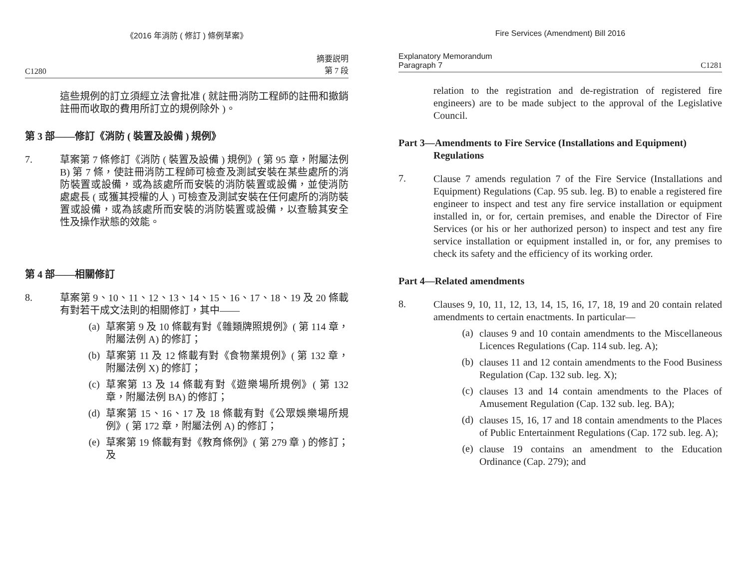《2016 年消防 ( 修訂 ) 條例草案》
C1280 摘要説明
第 7 段
這些規例的訂立須經立法會批准 ( 就註冊消防工程師的註冊和撤銷註冊而收取的費用所訂立的規例除外 )。
第 3 部——修訂《消防 ( 裝置及設備 ) 規例》
7.
草案第 7 條修訂《消防 ( 裝置及設備 ) 規例》( 第 95 章，附屬法例 B) 第 7 條，使註冊消防工程師可檢查及測試安裝在某些處所的消防裝置或設備，或為該處所而安裝的消防裝置或設備，並使消防處處長 ( 或獲其授權的人 ) 可檢查及測試安裝在任何處所的消防裝置或設備，或為該處所而安裝的消防裝置或設備，以查驗其安全性及操作狀態的效能。
第 4 部——相關修訂
8.
草案第 9、10、11、12、13、14、15、16、17、18、19 及 20 條載有對若干成文法則的相關修訂，其中——
(a)
草案第 9 及 10 條載有對《雜類牌照規例》( 第 114 章，附屬法例 A) 的修訂；
(b)
草案第 11 及 12 條載有對《食物業規例》( 第 132 章，附屬法例 X) 的修訂；
(c)
草案第 13 及 14 條載有對《遊樂場所規例》( 第 132 章，附屬法例 BA) 的修訂；
(d)
草案第 15、16、17 及 18 條載有對《公眾娛樂場所規例》( 第 172 章，附屬法例 A) 的修訂；
(e)
草案第 19 條載有對《教育條例》( 第 279 章 ) 的修訂；及
Fire Services (Amendment) Bill 2016
Explanatory Memorandum
Paragraph 7 C1281
relation to the registration and de-registration of registered fire engineers) are to be made subject to the approval of the Legislative Council.
Part 3—Amendments to Fire Service (Installations and Equipment) Regulations
7.
Clause 7 amends regulation 7 of the Fire Service (Installations and Equipment) Regulations (Cap. 95 sub. leg. B) to enable a registered fire engineer to inspect and test any fire service installation or equipment installed in, or for, certain premises, and enable the Director of Fire Services (or his or her authorized person) to inspect and test any fire service installation or equipment installed in, or for, any premises to check its safety and the efficiency of its working order.
Part 4—Related amendments
8.
Clauses 9, 10, 11, 12, 13, 14, 15, 16, 17, 18, 19 and 20 contain related amendments to certain enactments. In particular—
(a)
clauses 9 and 10 contain amendments to the Miscellaneous Licences Regulations (Cap. 114 sub. leg. A);
(b)
clauses 11 and 12 contain amendments to the Food Business Regulation (Cap. 132 sub. leg. X);
(c)
clauses 13 and 14 contain amendments to the Places of Amusement Regulation (Cap. 132 sub. leg. BA);
(d)
clauses 15, 16, 17 and 18 contain amendments to the Places of Public Entertainment Regulations (Cap. 172 sub. leg. A);
(e)
clause 19 contains an amendment to the Education Ordinance (Cap. 279); and